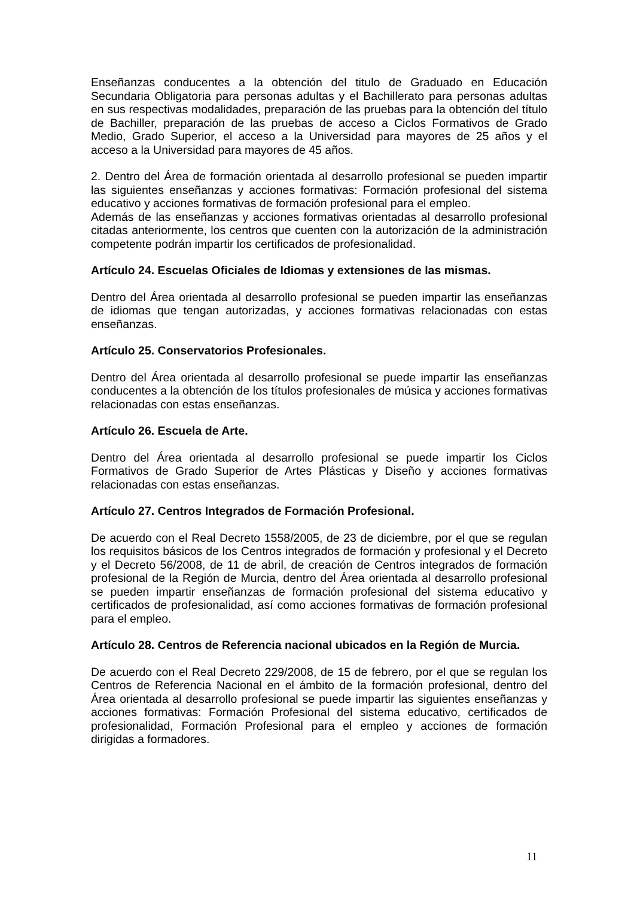Enseñanzas conducentes a la obtención del titulo de Graduado en Educación Secundaria Obligatoria para personas adultas y el Bachillerato para personas adultas en sus respectivas modalidades, preparación de las pruebas para la obtención del título de Bachiller, preparación de las pruebas de acceso a Ciclos Formativos de Grado Medio, Grado Superior, el acceso a la Universidad para mayores de 25 años y el acceso a la Universidad para mayores de 45 años.
2. Dentro del Área de formación orientada al desarrollo profesional se pueden impartir las siguientes enseñanzas y acciones formativas: Formación profesional del sistema educativo y acciones formativas de formación profesional para el empleo.
Además de las enseñanzas y acciones formativas orientadas al desarrollo profesional citadas anteriormente, los centros que cuenten con la autorización de la administración competente podrán impartir los certificados de profesionalidad.
Artículo 24. Escuelas Oficiales de Idiomas y extensiones de las mismas.
Dentro del Área orientada al desarrollo profesional se pueden impartir las enseñanzas de idiomas que tengan autorizadas, y acciones formativas relacionadas con estas enseñanzas.
Artículo 25. Conservatorios Profesionales.
Dentro del Área orientada al desarrollo profesional se puede impartir las enseñanzas conducentes a la obtención de los títulos profesionales de música y acciones formativas relacionadas con estas enseñanzas.
Artículo 26. Escuela de Arte.
Dentro del Área orientada al desarrollo profesional se puede impartir los Ciclos Formativos de Grado Superior de Artes Plásticas y Diseño y acciones formativas relacionadas con estas enseñanzas.
Artículo 27. Centros Integrados de Formación Profesional.
De acuerdo con el Real Decreto 1558/2005, de 23 de diciembre, por el que se regulan los requisitos básicos de los Centros integrados de formación y profesional y el Decreto y el Decreto 56/2008, de 11 de abril, de creación de Centros integrados de formación profesional de la Región de Murcia, dentro del Área orientada al desarrollo profesional se pueden impartir enseñanzas de formación profesional del sistema educativo y certificados de profesionalidad, así como acciones formativas de formación profesional para el empleo.
Artículo 28. Centros de Referencia nacional ubicados en la Región de Murcia.
De acuerdo con el Real Decreto 229/2008, de 15 de febrero, por el que se regulan los Centros de Referencia Nacional en el ámbito de la formación profesional, dentro del Área orientada al desarrollo profesional se puede impartir las siguientes enseñanzas y acciones formativas: Formación Profesional del sistema educativo, certificados de profesionalidad, Formación Profesional para el empleo y acciones de formación dirigidas a formadores.
11